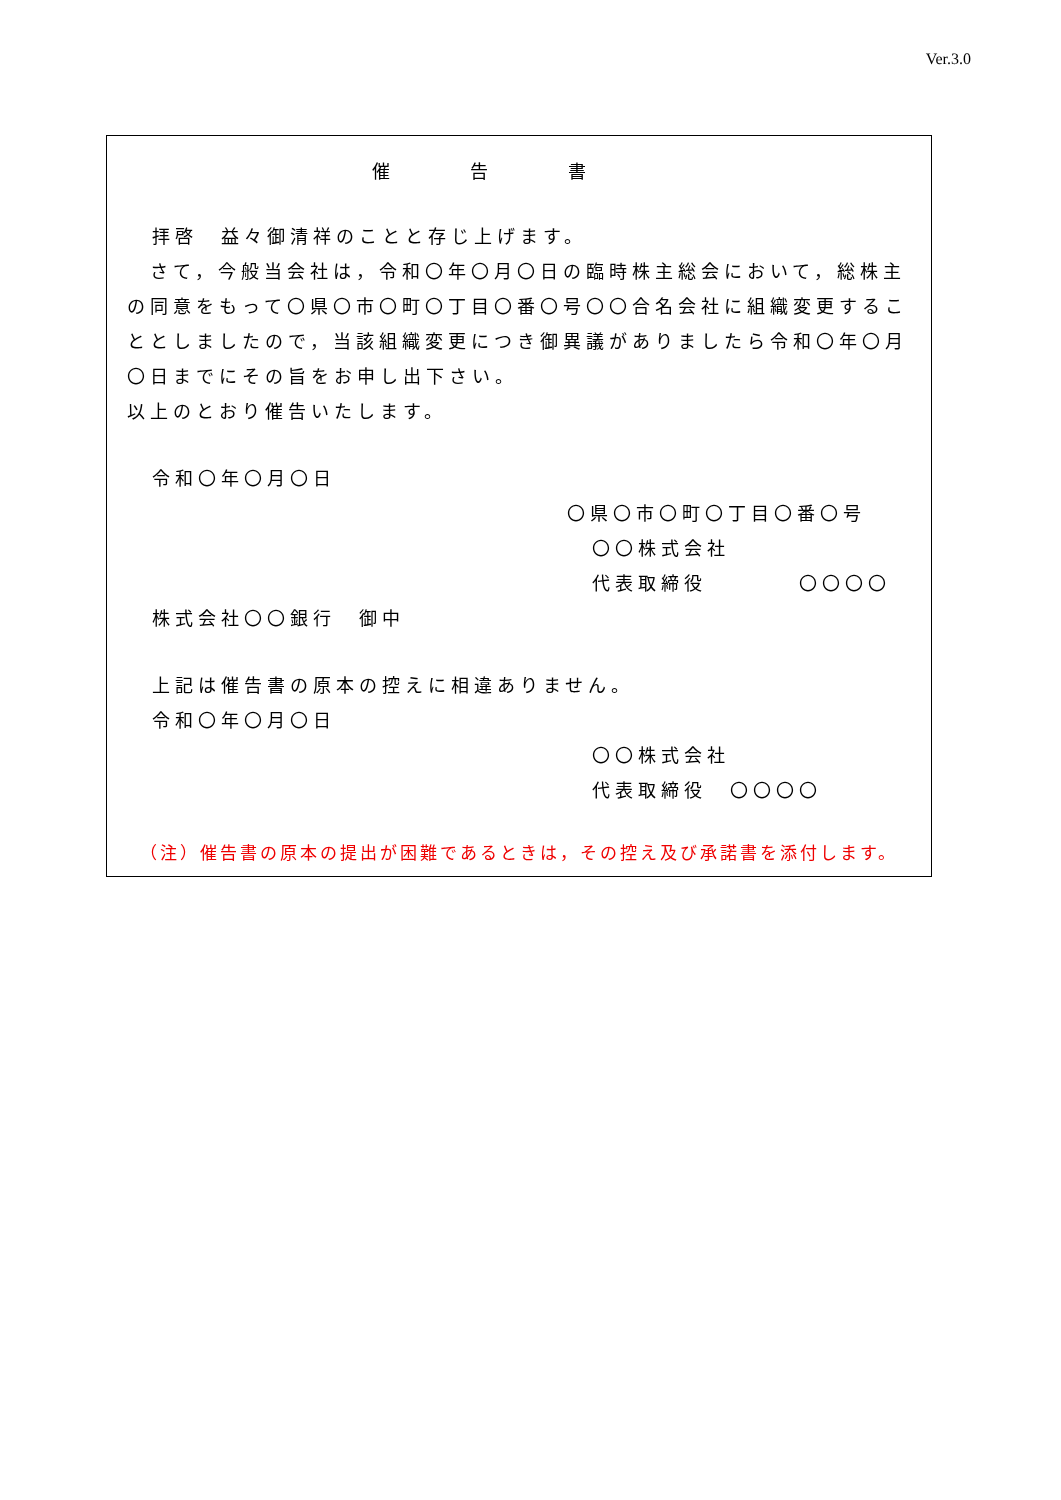Ver.3.0
催告書
拝啓　益々御清祥のことと存じ上げます。
　さて，今般当会社は，令和〇年〇月〇日の臨時株主総会において，総株主の同意をもって〇県〇市〇町〇丁目〇番〇号〇〇合名会社に組織変更することとしましたので，当該組織変更につき御異議がありましたら令和〇年〇月〇日までにその旨をお申し出下さい。
以上のとおり催告いたします。
令和〇年〇月〇日
〇県〇市〇町〇丁目〇番〇号
〇〇株式会社
代表取締役　　　　〇〇〇〇
株式会社〇〇銀行　御中
上記は催告書の原本の控えに相違ありません。
令和〇年〇月〇日
〇〇株式会社
代表取締役　〇〇〇〇
（注）催告書の原本の提出が困難であるときは，その控え及び承諾書を添付します。